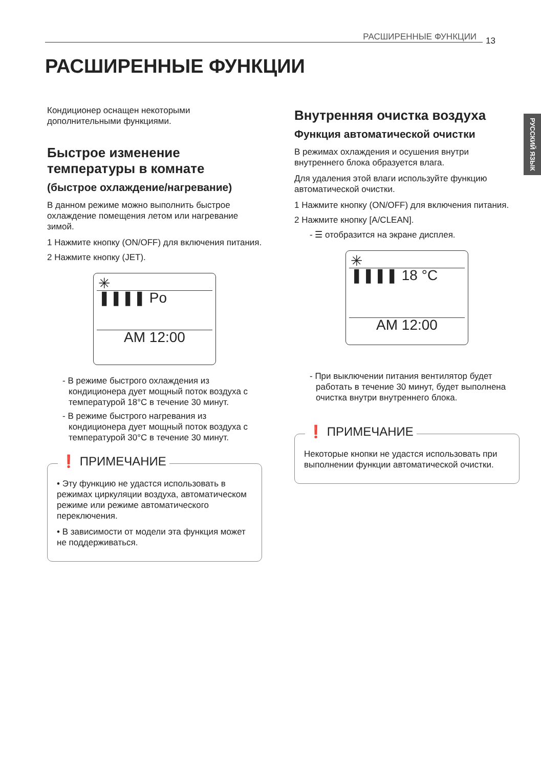РАСШИРЕННЫЕ ФУНКЦИИ 13
РУССКИЙ ЯЗЫК
РАСШИРЕННЫЕ ФУНКЦИИ
Кондиционер оснащен некоторыми дополнительными функциями.
Быстрое изменение температуры в комнате
(быстрое охлаждение/нагревание)
В данном режиме можно выполнить быстрое охлаждение помещения летом или нагревание зимой.
1 Нажмите кнопку (ON/OFF) для включения питания.
2 Нажмите кнопку (JET).
✳
❚❚❚❚ Po
AM 12:00
- В режиме быстрого охлаждения из кондиционера дует мощный поток воздуха с температурой 18°C в течение 30 минут.
- В режиме быстрого нагревания из кондиционера дует мощный поток воздуха с температурой 30°C в течение 30 минут.
❗ ПРИМЕЧАНИЕ
• Эту функцию не удастся использовать в режимах циркуляции воздуха, автоматическом режиме или режиме автоматического переключения.
• В зависимости от модели эта функция может не поддерживаться.
Внутренняя очистка воздуха
Функция автоматической очистки
В режимах охлаждения и осушения внутри внутреннего блока образуется влага.
Для удаления этой влаги используйте функцию автоматической очистки.
1 Нажмите кнопку (ON/OFF) для включения питания.
2 Нажмите кнопку [A/CLEAN].
- ☰ отобразится на экране дисплея.
✳
❚❚❚❚ 18 °C
AM 12:00
- При выключении питания вентилятор будет работать в течение 30 минут, будет выполнена очистка внутри внутреннего блока.
❗ ПРИМЕЧАНИЕ
Некоторые кнопки не удастся использовать при выполнении функции автоматической очистки.